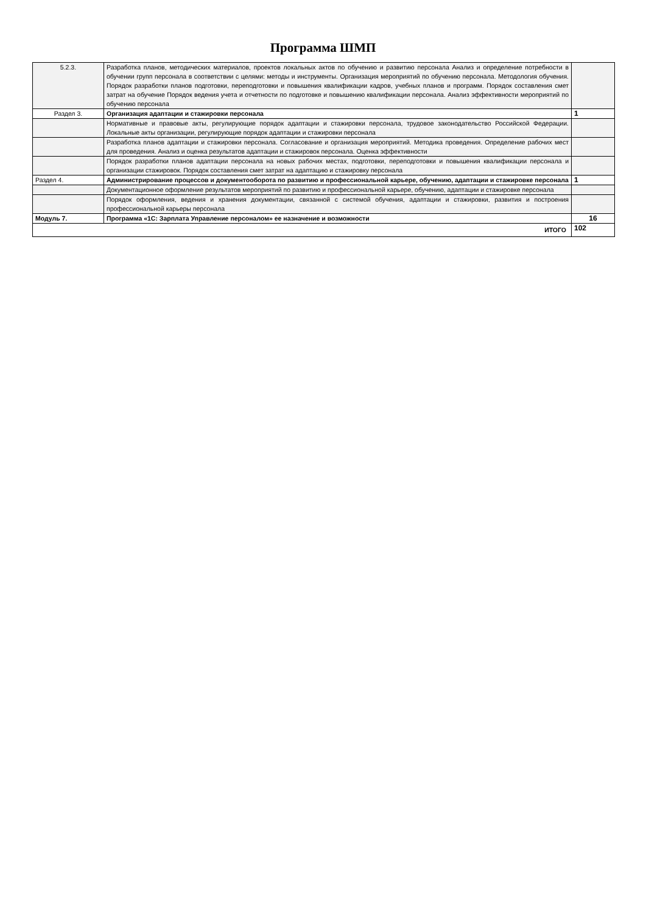Программа ШМП
| 5.2.3. | Разработка планов, методических материалов, проектов локальных актов по обучению и развитию персонала Анализ и определение потребности в обучении групп персонала в соответствии с целями: методы и инструменты. Организация мероприятий по обучению персонала. Методология обучения. Порядок разработки планов подготовки, переподготовки и повышения квалификации кадров, учебных планов и программ. Порядок составления смет затрат на обучение Порядок ведения учета и отчетности по подготовке и повышению квалификации персонала. Анализ эффективности мероприятий по обучению персонала | |
| Раздел 3. | Организация адаптации и стажировки персонала | 1 |
| | Нормативные и правовые акты, регулирующие порядок адаптации и стажировки персонала, трудовое законодательство Российской Федерации. Локальные акты организации, регулирующие порядок адаптации и стажировки персонала | |
| | Разработка планов адаптации и стажировки персонала. Согласование и организация мероприятий. Методика проведения. Определение рабочих мест для проведения. Анализ и оценка результатов адаптации и стажировок персонала. Оценка эффективности | |
| | Порядок разработки планов адаптации персонала на новых рабочих местах, подготовки, переподготовки и повышения квалификации персонала и организации стажировок. Порядок составления смет затрат на адаптацию и стажировку персонала | |
| Раздел 4. | Администрирование процессов и документооборота по развитию и профессиональной карьере, обучению, адаптации и стажировке персонала | 1 |
| | Документационное оформление результатов мероприятий по развитию и профессиональной карьере, обучению, адаптации и стажировке персонала | |
| | Порядок оформления, ведения и хранения документации, связанной с системой обучения, адаптации и стажировки, развития и построения профессиональной карьеры персонала | |
| Модуль 7. | Программа «1С: Зарплата Управление персоналом» ее назначение и возможности | 16 |
| ИТОГО | | 102 |